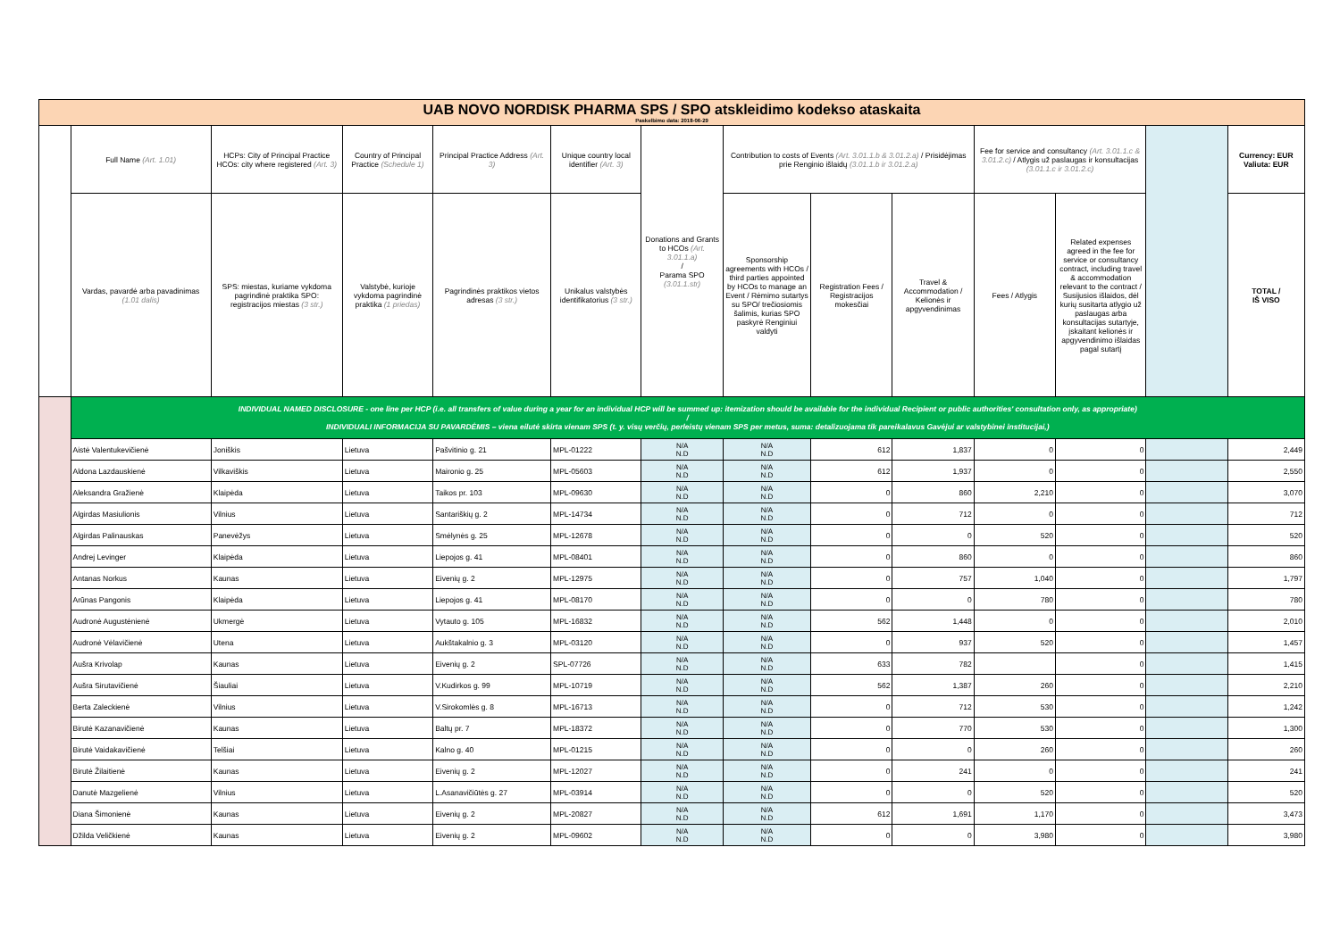| UAB NOVO NORDISK PHARMA SPS / SPO atskleidimo kodekso ataskaita Paskelbimo data: 2018-06-29 | | | | | | | | | | | | | |
| | Full Name (Art. 1.01) | HCPs: City of Principal Practice HCOs: city where registered (Art. 3) | Country of Principal Practice (Schedule 1) | Principal Practice Address (Art. 3) | Unique country local identifier (Art. 3) | Donations and Grants to HCOs (Art. 3.01.1.a) / Parama SPO (3.01.1.str) | Contribution to costs of Events (Art. 3.01.1.b & 3.01.2.a) / Prisidėjimas prie Renginio išlaidų (3.01.1.b ir 3.01.2.a) | | | Fee for service and consultancy (Art. 3.01.1.c & 3.01.2.c) / Atlygis už paslaugas ir konsultacijas (3.01.1.c ir 3.01.2.c) | | | Currency: EUR Valiuta: EUR |
| | Vardas, pavardė arba pavadinimas (1.01 dalis) | SPS: miestas, kuriame vykdoma pagrindinė praktika SPO: registracijos miestas (3 str.) | Valstybė, kurioje vykdoma pagrindinė praktika (1 priedas) | Pagrindinės praktikos vietos adresas (3 str.) | Unikalus valstybės identifikatorius (3 str.) | | Sponsorship agreements with HCOs / third parties appointed by HCOs to manage an Event / Rėmimo sutartys su SPO/ trečiosiomis šalimis, kurias SPO paskyrė Renginiui valdyti | Registration Fees / Registracijos mokesčiai | Travel & Accommodation / Kelionės ir apgyvendinimas | Fees / Atlygis | Related expenses agreed in the fee for service or consultancy contract, including travel & accommodation relevant to the contract / Susijusios išlaidos, dėl kurių susitarta atlygio už paslaugas arba konsultacijas sutartyje, įskaitant kelionės ir apgyvendinimo išlaidas pagal sutartį | | TOTAL / IŠ VISO |
| | INDIVIDUAL NAMED DISCLOSURE - one line per HCP (i.e. all transfers of value during a year for an individual HCP will be summed up: itemization should be available for the individual Recipient or public authorities' consultation only, as appropriate) / INDIVIDUALI INFORMACIJA SU PAVARDĖMIS – viena eilutė skirta vienam SPS (t. y. visų verčių, perleistų vienam SPS per metus, suma: detalizuojama tik pareikalavus Gavėjui ar valstybinei institucijai,) | | | | | | | | | | | | |
| | Aistė Valentukevičienė | Joniškis | Lietuva | Pašvitinio g. 21 | MPL-01222 | N/A N.D | N/A N.D | 612 | 1,837 | 0 | 0 | | 2,449 |
| | Aldona Lazdauskienė | Vilkaviškis | Lietuva | Maironio g. 25 | MPL-05603 | N/A N.D | N/A N.D | 612 | 1,937 | 0 | 0 | | 2,550 |
| | Aleksandra Gražienė | Klaipėda | Lietuva | Taikos pr. 103 | MPL-09630 | N/A N.D | N/A N.D | 0 | 860 | 2,210 | 0 | | 3,070 |
| | Algirdas Masiulionis | Vilnius | Lietuva | Santariškių g. 2 | MPL-14734 | N/A N.D | N/A N.D | 0 | 712 | 0 | 0 | | 712 |
| | Algirdas Palinauskas | Panevėžys | Lietuva | Smėlynės g. 25 | MPL-12678 | N/A N.D | N/A N.D | 0 | 0 | 520 | 0 | | 520 |
| | Andrej Levinger | Klaipėda | Lietuva | Liepojos g. 41 | MPL-08401 | N/A N.D | N/A N.D | 0 | 860 | 0 | 0 | | 860 |
| | Antanas Norkus | Kaunas | Lietuva | Eivenių g. 2 | MPL-12975 | N/A N.D | N/A N.D | 0 | 757 | 1,040 | 0 | | 1,797 |
| | Arūnas Pangonis | Klaipėda | Lietuva | Liepojos g. 41 | MPL-08170 | N/A N.D | N/A N.D | 0 | 0 | 780 | 0 | | 780 |
| | Audronė Augustėnienė | Ukmergė | Lietuva | Vytauto g. 105 | MPL-16832 | N/A N.D | N/A N.D | 562 | 1,448 | 0 | 0 | | 2,010 |
| | Audronė Vėlavičienė | Utena | Lietuva | Aukštakalnio g. 3 | MPL-03120 | N/A N.D | N/A N.D | 0 | 937 | 520 | 0 | | 1,457 |
| | Aušra Krivolap | Kaunas | Lietuva | Eivenių g. 2 | SPL-07726 | N/A N.D | N/A N.D | 633 | 782 | | 0 | | 1,415 |
| | Aušra Sirutavičienė | Šiauliai | Lietuva | V.Kudirkos g. 99 | MPL-10719 | N/A N.D | N/A N.D | 562 | 1,387 | 260 | 0 | | 2,210 |
| | Berta Zaleckienė | Vilnius | Lietuva | V.Sirokomlės g. 8 | MPL-16713 | N/A N.D | N/A N.D | 0 | 712 | 530 | 0 | | 1,242 |
| | Birutė Kazanavičienė | Kaunas | Lietuva | Baltų pr. 7 | MPL-18372 | N/A N.D | N/A N.D | 0 | 770 | 530 | 0 | | 1,300 |
| | Birutė Vaidakavičienė | Telšiai | Lietuva | Kalno g. 40 | MPL-01215 | N/A N.D | N/A N.D | 0 | 0 | 260 | 0 | | 260 |
| | Birutė Žilaitienė | Kaunas | Lietuva | Eivenių g. 2 | MPL-12027 | N/A N.D | N/A N.D | 0 | 241 | 0 | 0 | | 241 |
| | Danutė Mazgelienė | Vilnius | Lietuva | L.Asanavičiūtės g. 27 | MPL-03914 | N/A N.D | N/A N.D | 0 | 0 | 520 | 0 | | 520 |
| | Diana Šimonienė | Kaunas | Lietuva | Eivenių g. 2 | MPL-20827 | N/A N.D | N/A N.D | 612 | 1,691 | 1,170 | 0 | | 3,473 |
| | Džilda Veličkienė | Kaunas | Lietuva | Eivenių g. 2 | MPL-09602 | N/A N.D | N/A N.D | 0 | 0 | 3,980 | 0 | | 3,980 |